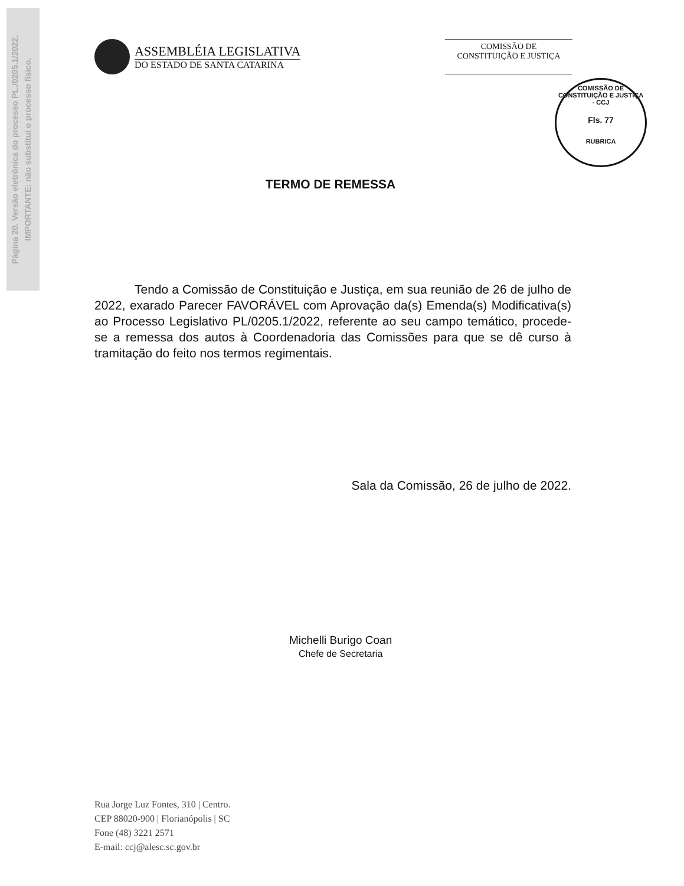Página 20. Versão eletrônica do processo PL./0205.1/2022.
IMPORTANTE: não substitui o processo físico.
ASSEMBLÉIA LEGISLATIVA
DO ESTADO DE SANTA CATARINA
COMISSÃO DE
CONSTITUIÇÃO E JUSTIÇA
COMISSÃO DE CONSTITUIÇÃO E JUSTIÇA - CCJ
Fls. 77
RUBRICA
TERMO DE REMESSA
Tendo a Comissão de Constituição e Justiça, em sua reunião de 26 de julho de 2022, exarado Parecer FAVORÁVEL com Aprovação da(s) Emenda(s) Modificativa(s) ao Processo Legislativo PL/0205.1/2022, referente ao seu campo temático, procede-se a remessa dos autos à Coordenadoria das Comissões para que se dê curso à tramitação do feito nos termos regimentais.
Sala da Comissão, 26 de julho de 2022.
Michelli Burigo Coan
Chefe de Secretaria
Rua Jorge Luz Fontes, 310 | Centro.
CEP 88020-900 | Florianópolis | SC
Fone (48) 3221 2571
E-mail: ccj@alesc.sc.gov.br